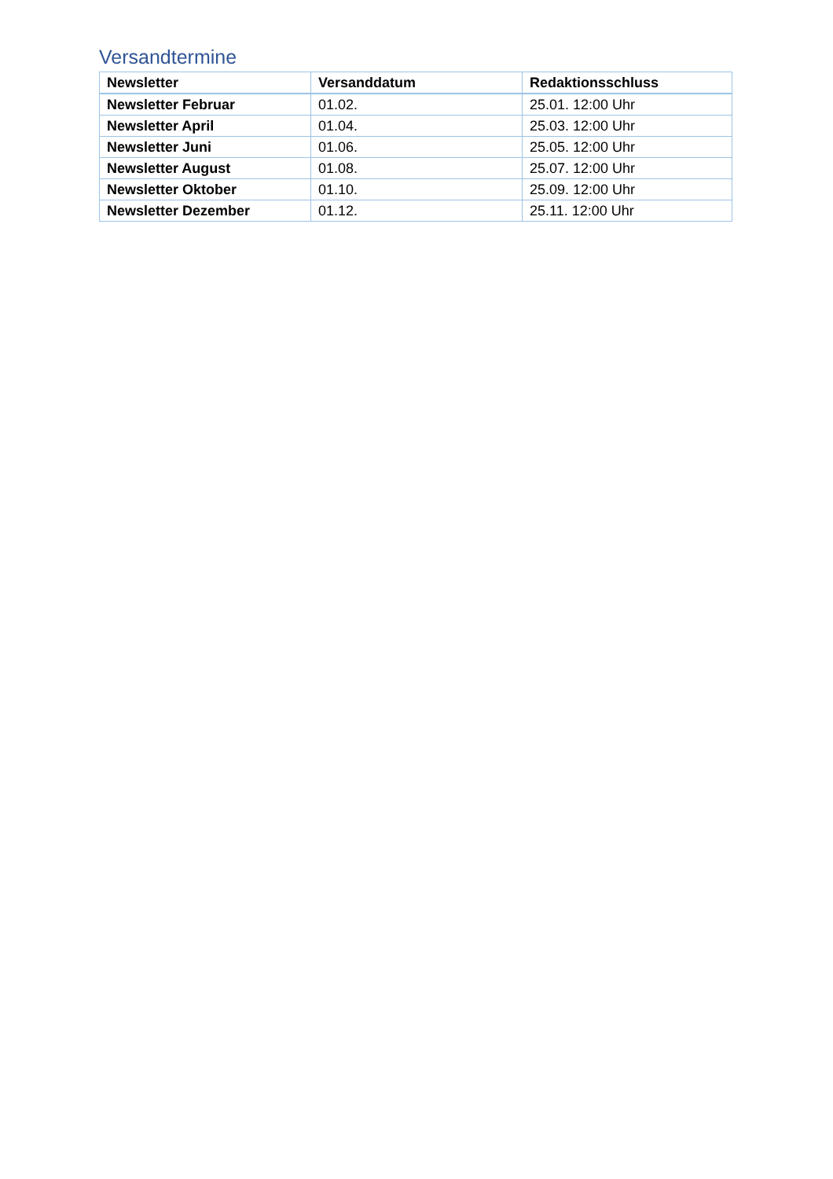Versandtermine
| Newsletter | Versanddatum | Redaktionsschluss |
| --- | --- | --- |
| Newsletter Februar | 01.02. | 25.01. 12:00 Uhr |
| Newsletter April | 01.04. | 25.03. 12:00 Uhr |
| Newsletter Juni | 01.06. | 25.05. 12:00 Uhr |
| Newsletter August | 01.08. | 25.07. 12:00 Uhr |
| Newsletter Oktober | 01.10. | 25.09. 12:00 Uhr |
| Newsletter Dezember | 01.12. | 25.11. 12:00 Uhr |